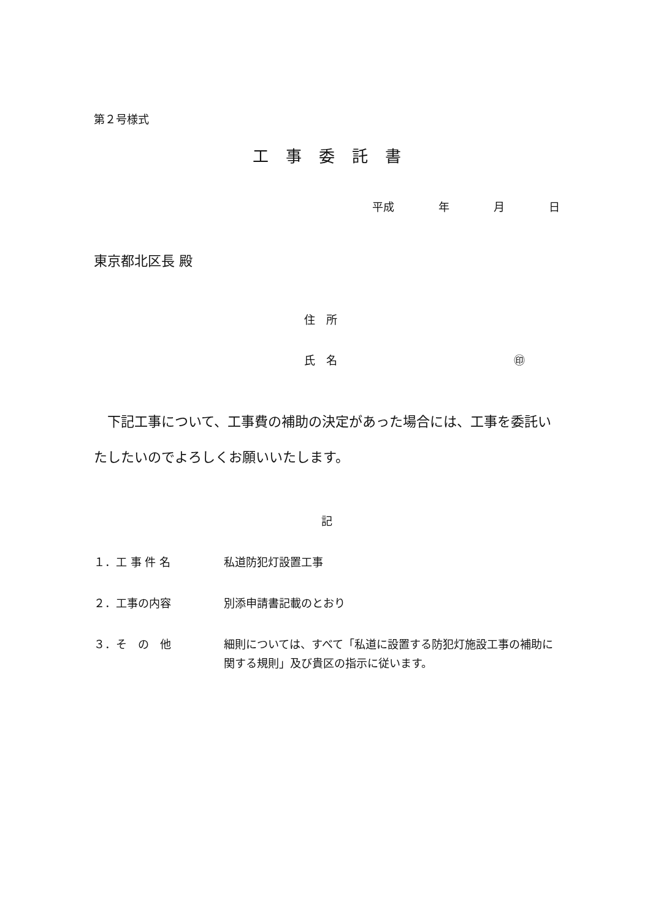第２号様式
工事委託書
平成　　　　年　　　　月　　　　日
東京都北区長 殿
住　所
氏　名　　　　　　　　　　　　　　　　㊞
下記工事について、工事費の補助の決定があった場合には、工事を委託いたしたいのでよろしくお願いいたします。
記
１．工 事 件 名 私道防犯灯設置工事
２．工事の内容 別添申請書記載のとおり
３．そ　の　他 細則については、すべて「私道に設置する防犯灯施設工事の補助に関する規則」及び貴区の指示に従います。